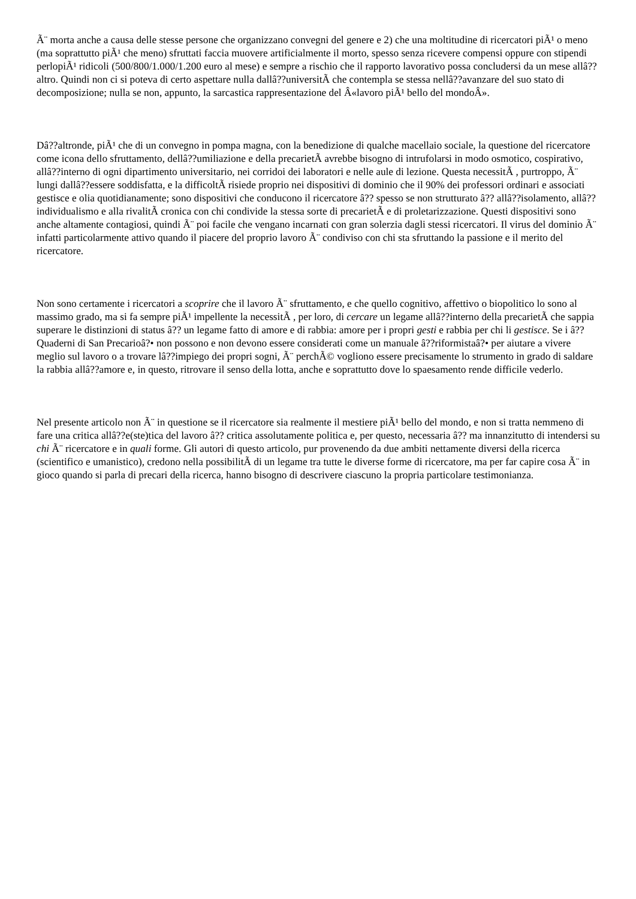Ã¨ morta anche a causa delle stesse persone che organizzano convegni del genere e 2) che una moltitudine di ricercatori piÃ¹ o meno (ma soprattutto piÃ¹ che meno) sfruttati faccia muovere artificialmente il morto, spesso senza ricevere compensi oppure con stipendi perlopiÃ¹ ridicoli (500/800/1.000/1.200 euro al mese) e sempre a rischio che il rapporto lavorativo possa concludersi da un mese allâ??altro. Quindi non ci si poteva di certo aspettare nulla dallâ??universitÃ che contempla se stessa nellâ??avanzare del suo stato di decomposizione; nulla se non, appunto, la sarcastica rappresentazione del Â«lavoro piÃ¹ bello del mondoÂ».
Dâ??altronde, piÃ¹ che di un convegno in pompa magna, con la benedizione di qualche macellaio sociale, la questione del ricercatore come icona dello sfruttamento, dellâ??umiliazione e della precarietÃ avrebbe bisogno di intrufolarsi in modo osmotico, cospirativo, allâ??interno di ogni dipartimento universitario, nei corridoi dei laboratori e nelle aule di lezione. Questa necessitÃ , purtroppo, Ã¨ lungi dallâ??essere soddisfatta, e la difficoltÃ risiede proprio nei dispositivi di dominio che il 90% dei professori ordinari e associati gestisce e olia quotidianamente; sono dispositivi che conducono il ricercatore â?? spesso se non strutturato â?? allâ??isolamento, allâ??individualismo e alla rivalitÃ cronica con chi condivide la stessa sorte di precarietÃ e di proletarizzazione. Questi dispositivi sono anche altamente contagiosi, quindi Ã¨ poi facile che vengano incarnati con gran solerzia dagli stessi ricercatori. Il virus del dominio Ã¨ infatti particolarmente attivo quando il piacere del proprio lavoro Ã¨ condiviso con chi sta sfruttando la passione e il merito del ricercatore.
Non sono certamente i ricercatori a scoprire che il lavoro Ã¨ sfruttamento, e che quello cognitivo, affettivo o biopolitico lo sono al massimo grado, ma si fa sempre piÃ¹ impellente la necessitÃ , per loro, di cercare un legame allâ??interno della precarietÃ che sappia superare le distinzioni di status â?? un legame fatto di amore e di rabbia: amore per i propri gesti e rabbia per chi li gestisce. Se i â??Quaderni di San Precarioâ?• non possono e non devono essere considerati come un manuale â??riformistaâ?• per aiutare a vivere meglio sul lavoro o a trovare lâ??impiego dei propri sogni, Ã¨ perchÃ© vogliono essere precisamente lo strumento in grado di saldare la rabbia allâ??amore e, in questo, ritrovare il senso della lotta, anche e soprattutto dove lo spaesamento rende difficile vederlo.
Nel presente articolo non Ã¨ in questione se il ricercatore sia realmente il mestiere piÃ¹ bello del mondo, e non si tratta nemmeno di fare una critica allâ??e(ste)tica del lavoro â?? critica assolutamente politica e, per questo, necessaria â?? ma innanzitutto di intendersi su chi Ã¨ ricercatore e in quali forme. Gli autori di questo articolo, pur provenendo da due ambiti nettamente diversi della ricerca (scientifico e umanistico), credono nella possibilitÃ di un legame tra tutte le diverse forme di ricercatore, ma per far capire cosa Ã¨ in gioco quando si parla di precari della ricerca, hanno bisogno di descrivere ciascuno la propria particolare testimonianza.